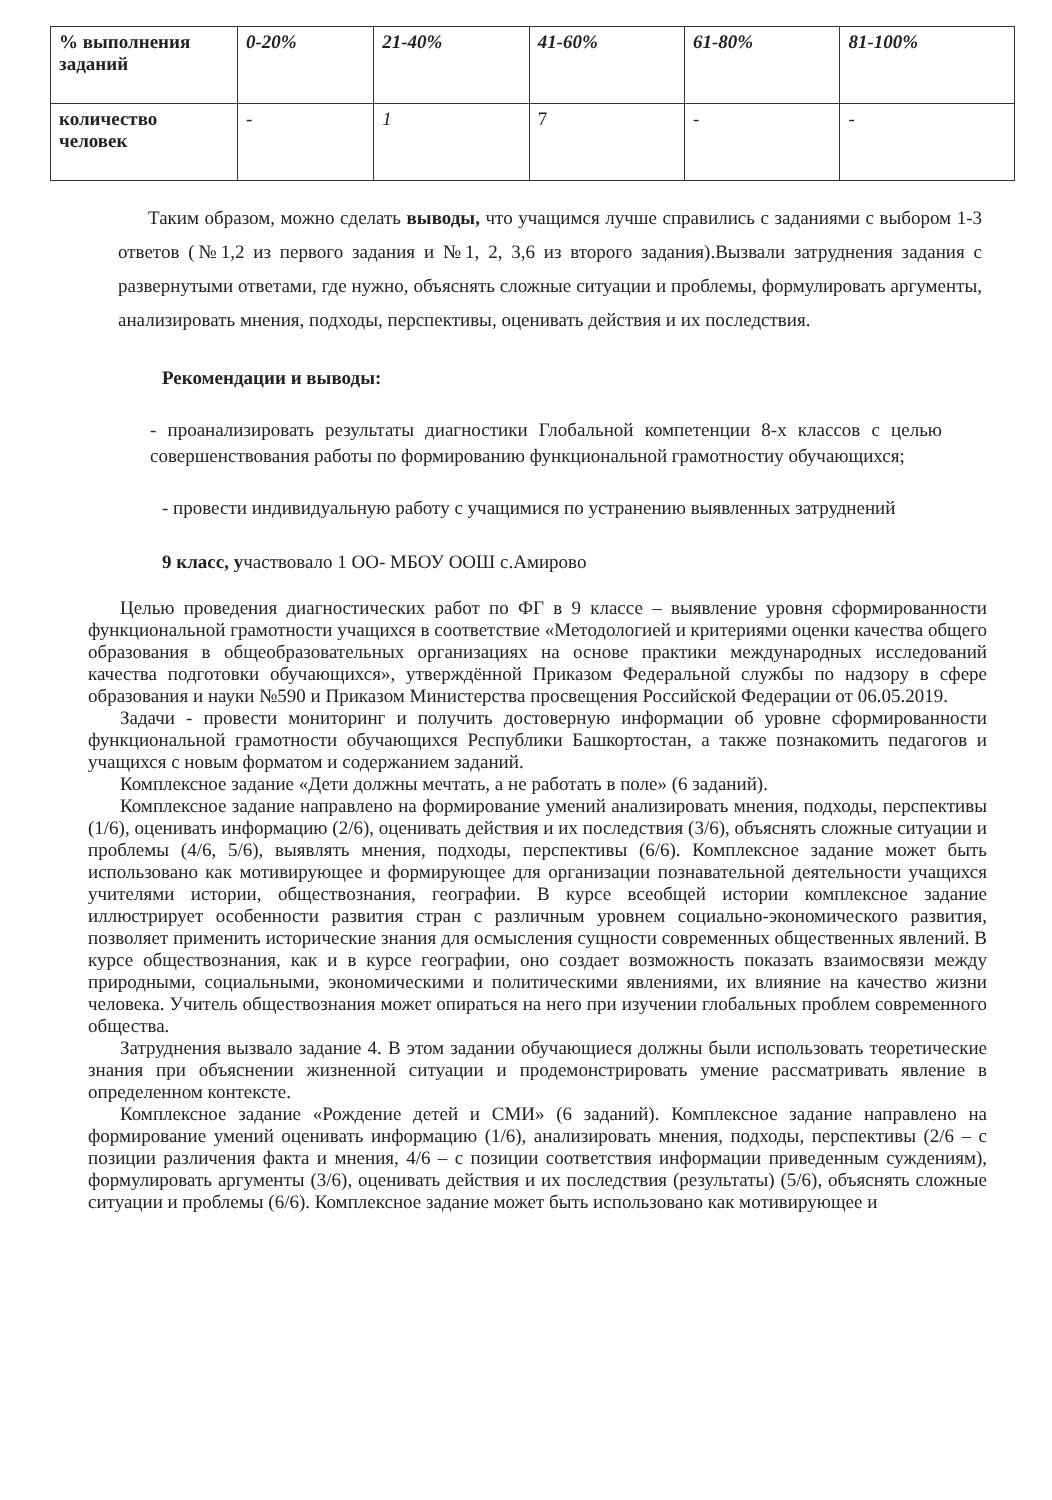| % выполнения заданий | 0-20% | 21-40% | 41-60% | 61-80% | 81-100% |
| количество человек | - | 1 | 7 | - | - |
Таким образом, можно сделать выводы, что учащимся лучше справились с заданиями с выбором 1-3 ответов (№1,2 из первого задания и №1, 2, 3,6 из второго задания).Вызвали затруднения задания с развернутыми ответами, где нужно, объяснять сложные ситуации и проблемы, формулировать аргументы, анализировать мнения, подходы, перспективы, оценивать действия и их последствия.
Рекомендации и выводы:
- проанализировать результаты диагностики Глобальной компетенции 8-х классов с целью совершенствования работы по формированию функциональной грамотностиу обучающихся;
- провести индивидуальную работу с учащимися по устранению выявленных затруднений
9 класс, участвовало 1 ОО- МБОУ ООШ с.Амирово
Целью проведения диагностических работ по ФГ в 9 классе – выявление уровня сформированности функциональной грамотности учащихся в соответствие «Методологией и критериями оценки качества общего образования в общеобразовательных организациях на основе практики международных исследований качества подготовки обучающихся», утверждённой Приказом Федеральной службы по надзору в сфере образования и науки №590 и Приказом Министерства просвещения Российской Федерации от 06.05.2019.
Задачи - провести мониторинг и получить достоверную информации об уровне сформированности функциональной грамотности обучающихся Республики Башкортостан, а также познакомить педагогов и учащихся с новым форматом и содержанием заданий.
Комплексное задание «Дети должны мечтать, а не работать в поле» (6 заданий).
Комплексное задание направлено на формирование умений анализировать мнения, подходы, перспективы (1/6), оценивать информацию (2/6), оценивать действия и их последствия (3/6), объяснять сложные ситуации и проблемы (4/6, 5/6), выявлять мнения, подходы, перспективы (6/6). Комплексное задание может быть использовано как мотивирующее и формирующее для организации познавательной деятельности учащихся учителями истории, обществознания, географии. В курсе всеобщей истории комплексное задание иллюстрирует особенности развития стран с различным уровнем социально-экономического развития, позволяет применить исторические знания для осмысления сущности современных общественных явлений. В курсе обществознания, как и в курсе географии, оно создает возможность показать взаимосвязи между природными, социальными, экономическими и политическими явлениями, их влияние на качество жизни человека. Учитель обществознания может опираться на него при изучении глобальных проблем современного общества.
Затруднения вызвало задание 4. В этом задании обучающиеся должны были использовать теоретические знания при объяснении жизненной ситуации и продемонстрировать умение рассматривать явление в определенном контексте.
Комплексное задание «Рождение детей и СМИ» (6 заданий). Комплексное задание направлено на формирование умений оценивать информацию (1/6), анализировать мнения, подходы, перспективы (2/6 – с позиции различения факта и мнения, 4/6 – с позиции соответствия информации приведенным суждениям), формулировать аргументы (3/6), оценивать действия и их последствия (результаты) (5/6), объяснять сложные ситуации и проблемы (6/6). Комплексное задание может быть использовано как мотивирующее и